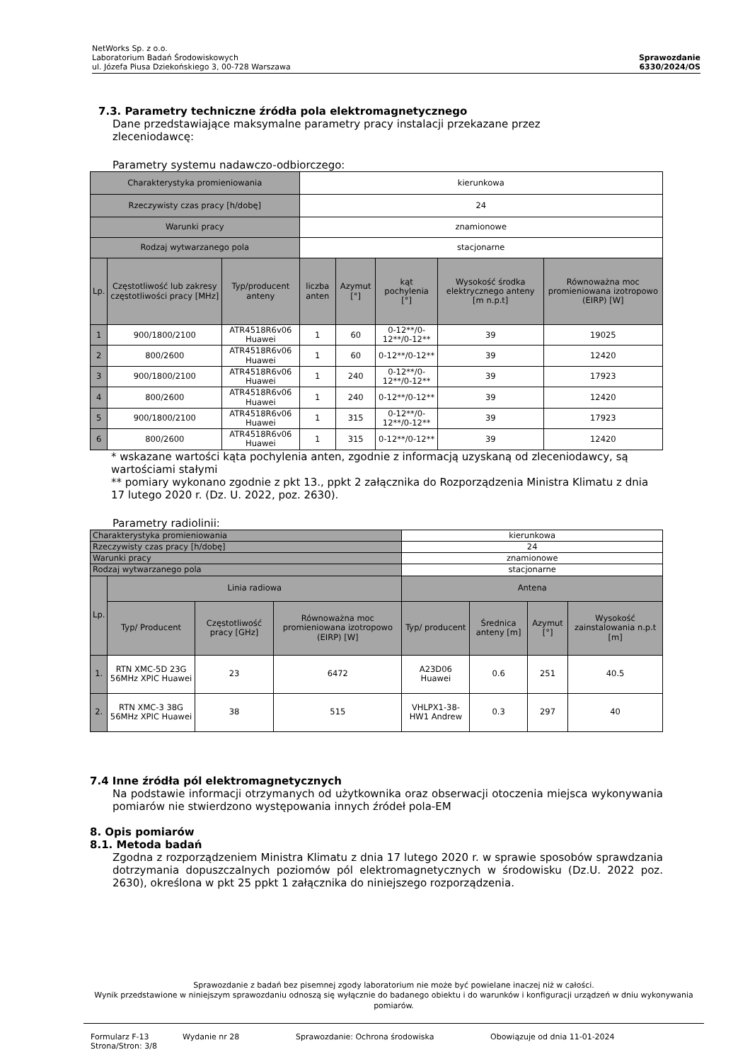NetWorks Sp. z o.o.
Laboratorium Badań Środowiskowych
ul. Józefa Piusa Dziekońskiego 3, 00-728 Warszawa
Sprawozdanie
6330/2024/OS
7.3. Parametry techniczne źródła pola elektromagnetycznego
Dane przedstawiające maksymalne parametry pracy instalacji przekazane przez
zleceniodawcę:
Parametry systemu nadawczo-odbiorczego:
| Charakterystyka promieniowania | | | kierunkowa | | | | |
| Rzeczywisty czas pracy [h/dobę] | | | 24 | | | | |
| Warunki pracy | | | znamionowe | | | | |
| Rodzaj wytwarzanego pola | | | stacjonarne | | | | |
| Lp. | Częstotliwość lub zakresy częstotliwości pracy [MHz] | Typ/producent anteny | liczba anten | Azymut [°] | kąt pochylenia [°] | Wysokość środka elektrycznego anteny [m n.p.t] | Równoważna moc promieniowana izotropowo (EIRP) [W] |
| 1 | 900/1800/2100 | ATR4518R6v06 Huawei | 1 | 60 | 0-12**/0-12**/0-12** | 39 | 19025 |
| 2 | 800/2600 | ATR4518R6v06 Huawei | 1 | 60 | 0-12**/0-12** | 39 | 12420 |
| 3 | 900/1800/2100 | ATR4518R6v06 Huawei | 1 | 240 | 0-12**/0-12**/0-12** | 39 | 17923 |
| 4 | 800/2600 | ATR4518R6v06 Huawei | 1 | 240 | 0-12**/0-12** | 39 | 12420 |
| 5 | 900/1800/2100 | ATR4518R6v06 Huawei | 1 | 315 | 0-12**/0-12**/0-12** | 39 | 17923 |
| 6 | 800/2600 | ATR4518R6v06 Huawei | 1 | 315 | 0-12**/0-12** | 39 | 12420 |
* wskazane wartości kąta pochylenia anten, zgodnie z informacją uzyskaną od zleceniodawcy, są wartościami stałymi
** pomiary wykonano zgodnie z pkt 13., ppkt 2 załącznika do Rozporządzenia Ministra Klimatu z dnia 17 lutego 2020 r. (Dz. U. 2022, poz. 2630).
Parametry radiolinii:
| Charakterystyka promieniowania | | | | kierunkowa | | | |
| Rzeczywisty czas pracy [h/dobę] | | | | 24 | | | |
| Warunki pracy | | | | znamionowe | | | |
| Rodzaj wytwarzanego pola | | | | stacjonarne | | | |
| Lp. | Linia radiowa | | | Antena | | | |
| | Typ/ Producent | Częstotliwość pracy [GHz] | Równoważna moc promieniowana izotropowo (EIRP) [W] | Typ/ producent | Średnica anteny [m] | Azymut [°] | Wysokość zainstalowania n.p.t [m] |
| 1. | RTN XMC-5D 23G 56MHz XPIC Huawei | 23 | 6472 | A23D06 Huawei | 0.6 | 251 | 40.5 |
| 2. | RTN XMC-3 38G 56MHz XPIC Huawei | 38 | 515 | VHLPX1-38-HW1 Andrew | 0.3 | 297 | 40 |
7.4 Inne źródła pól elektromagnetycznych
Na podstawie informacji otrzymanych od użytkownika oraz obserwacji otoczenia miejsca wykonywania pomiarów nie stwierdzono występowania innych źródeł pola-EM
8. Opis pomiarów
8.1. Metoda badań
Zgodna z rozporządzeniem Ministra Klimatu z dnia 17 lutego 2020 r. w sprawie sposobów sprawdzania dotrzymania dopuszczalnych poziomów pól elektromagnetycznych w środowisku (Dz.U. 2022 poz. 2630), określona w pkt 25 ppkt 1 załącznika do niniejszego rozporządzenia.
Sprawozdanie z badań bez pisemnej zgody laboratorium nie może być powielane inaczej niż w całości.
Wynik przedstawione w niniejszym sprawozdaniu odnoszą się wyłącznie do badanego obiektu i do warunków i konfiguracji urządzeń w dniu wykonywania pomiarów.
Formularz F-13 Wydanie nr 28 Sprawozdanie: Ochrona środowiska Obowiązuje od dnia 11-01-2024
Strona/Stron: 3/8